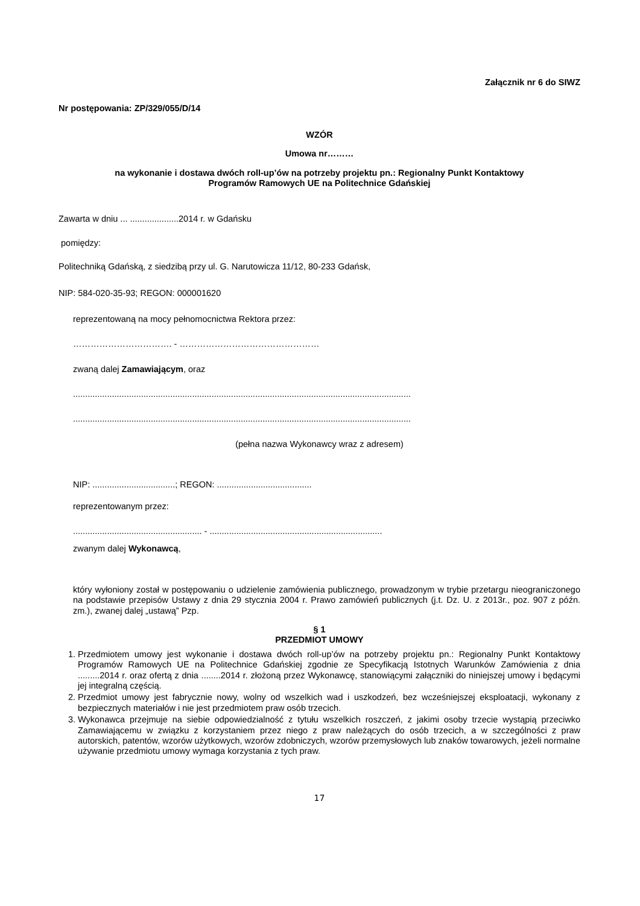Załącznik nr 6 do SIWZ
Nr postępowania: ZP/329/055/D/14
WZÓR
Umowa nr………
na wykonanie i dostawa dwóch roll-up’ów na potrzeby projektu pn.: Regionalny Punkt Kontaktowy
Programów Ramowych UE na Politechnice Gdańskiej
Zawarta w dniu ... ....................2014 r. w Gdańsku
pomiędzy:
Politechniką Gdańską, z siedzibą przy ul. G. Narutowicza 11/12, 80-233 Gdańsk,
NIP: 584-020-35-93; REGON: 000001620
reprezentowaną na mocy pełnomocnictwa Rektora przez:
……………………………. - …………………………………………
zwaną dalej Zamawiającym, oraz
...........................................................................................................................................
...........................................................................................................................................
(pełna nazwa Wykonawcy wraz z adresem)
NIP: ..................................; REGON: .......................................
reprezentowanym przez:
..................................................... - .......................................................................
zwanym dalej Wykonawcą,
który wyłoniony został w postępowaniu o udzielenie zamówienia publicznego, prowadzonym w trybie przetargu nieograniczonego na podstawie przepisów Ustawy z dnia 29 stycznia 2004 r. Prawo zamówień publicznych (j.t. Dz. U. z 2013r., poz. 907 z późn. zm.), zwanej dalej „ustawą” Pzp.
§ 1
PRZEDMIOT UMOWY
1. Przedmiotem umowy jest wykonanie i dostawa dwóch roll-up’ów na potrzeby projektu pn.: Regionalny Punkt Kontaktowy Programów Ramowych UE na Politechnice Gdańskiej zgodnie ze Specyfikacją Istotnych Warunków Zamówienia z dnia .........2014 r. oraz ofertą z dnia ........2014 r. złożoną przez Wykonawcę, stanowiącymi załączniki do niniejszej umowy i będącymi jej integralną częścią.
2. Przedmiot umowy jest fabrycznie nowy, wolny od wszelkich wad i uszkodzeń, bez wcześniejszej eksploatacji, wykonany z bezpiecznych materiałów i nie jest przedmiotem praw osób trzecich.
3. Wykonawca przejmuje na siebie odpowiedzialność z tytułu wszelkich roszczeń, z jakimi osoby trzecie wystąpią przeciwko Zamawiającemu w związku z korzystaniem przez niego z praw należących do osób trzecich, a w szczególności z praw autorskich, patentów, wzorów użytkowych, wzorów zdobniczych, wzorów przemysłowych lub znaków towarowych, jeżeli normalne używanie przedmiotu umowy wymaga korzystania z tych praw.
17